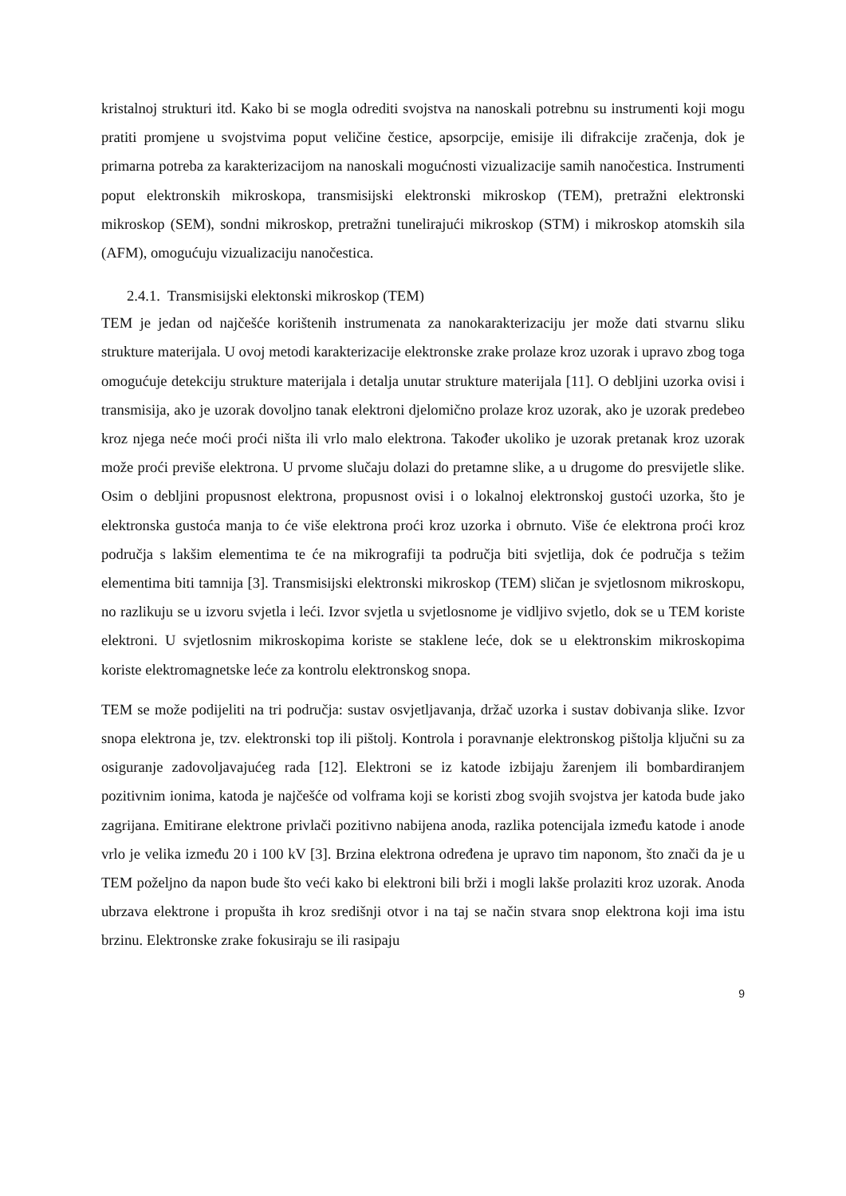kristalnoj strukturi itd. Kako bi se mogla odrediti svojstva na nanoskali potrebnu su instrumenti koji mogu pratiti promjene u svojstvima poput veličine čestice, apsorpcije, emisije ili difrakcije zračenja, dok je primarna potreba za karakterizacijom na nanoskali mogućnosti vizualizacije samih nanočestica. Instrumenti poput elektronskih mikroskopa, transmisijski elektronski mikroskop (TEM), pretražni elektronski mikroskop (SEM), sondni mikroskop, pretražni tunelirajući mikroskop (STM) i mikroskop atomskih sila (AFM), omogućuju vizualizaciju nanočestica.
2.4.1. Transmisijski elektonski mikroskop (TEM)
TEM je jedan od najčešće korištenih instrumenata za nanokarakterizaciju jer može dati stvarnu sliku strukture materijala. U ovoj metodi karakterizacije elektronske zrake prolaze kroz uzorak i upravo zbog toga omogućuje detekciju strukture materijala i detalja unutar strukture materijala [11]. O debljini uzorka ovisi i transmisija, ako je uzorak dovoljno tanak elektroni djelomično prolaze kroz uzorak, ako je uzorak predebeo kroz njega neće moći proći ništa ili vrlo malo elektrona. Također ukoliko je uzorak pretanak kroz uzorak može proći previše elektrona. U prvome slučaju dolazi do pretamne slike, a u drugome do presvijetle slike. Osim o debljini propusnost elektrona, propusnost ovisi i o lokalnoj elektronskoj gustoći uzorka, što je elektronska gustoća manja to će više elektrona proći kroz uzorka i obrnuto. Više će elektrona proći kroz područja s lakšim elementima te će na mikrografiji ta područja biti svjetlija, dok će područja s težim elementima biti tamnija [3]. Transmisijski elektronski mikroskop (TEM) sličan je svjetlosnom mikroskopu, no razlikuju se u izvoru svjetla i leći. Izvor svjetla u svjetlosnome je vidljivo svjetlo, dok se u TEM koriste elektroni. U svjetlosnim mikroskopima koriste se staklene leće, dok se u elektronskim mikroskopima koriste elektromagnetske leće za kontrolu elektronskog snopa.
TEM se može podijeliti na tri područja: sustav osvjetljavanja, držač uzorka i sustav dobivanja slike. Izvor snopa elektrona je, tzv. elektronski top ili pištolj. Kontrola i poravnanje elektronskog pištolja ključni su za osiguranje zadovoljavajućeg rada [12]. Elektroni se iz katode izbijaju žarenjem ili bombardiranjem pozitivnim ionima, katoda je najčešće od volframa koji se koristi zbog svojih svojstva jer katoda bude jako zagrijana. Emitirane elektrone privlači pozitivno nabijena anoda, razlika potencijala između katode i anode vrlo je velika između 20 i 100 kV [3]. Brzina elektrona određena je upravo tim naponom, što znači da je u TEM poželjno da napon bude što veći kako bi elektroni bili brži i mogli lakše prolaziti kroz uzorak. Anoda ubrzava elektrone i propušta ih kroz središnji otvor i na taj se način stvara snop elektrona koji ima istu brzinu. Elektronske zrake fokusiraju se ili rasipaju
9